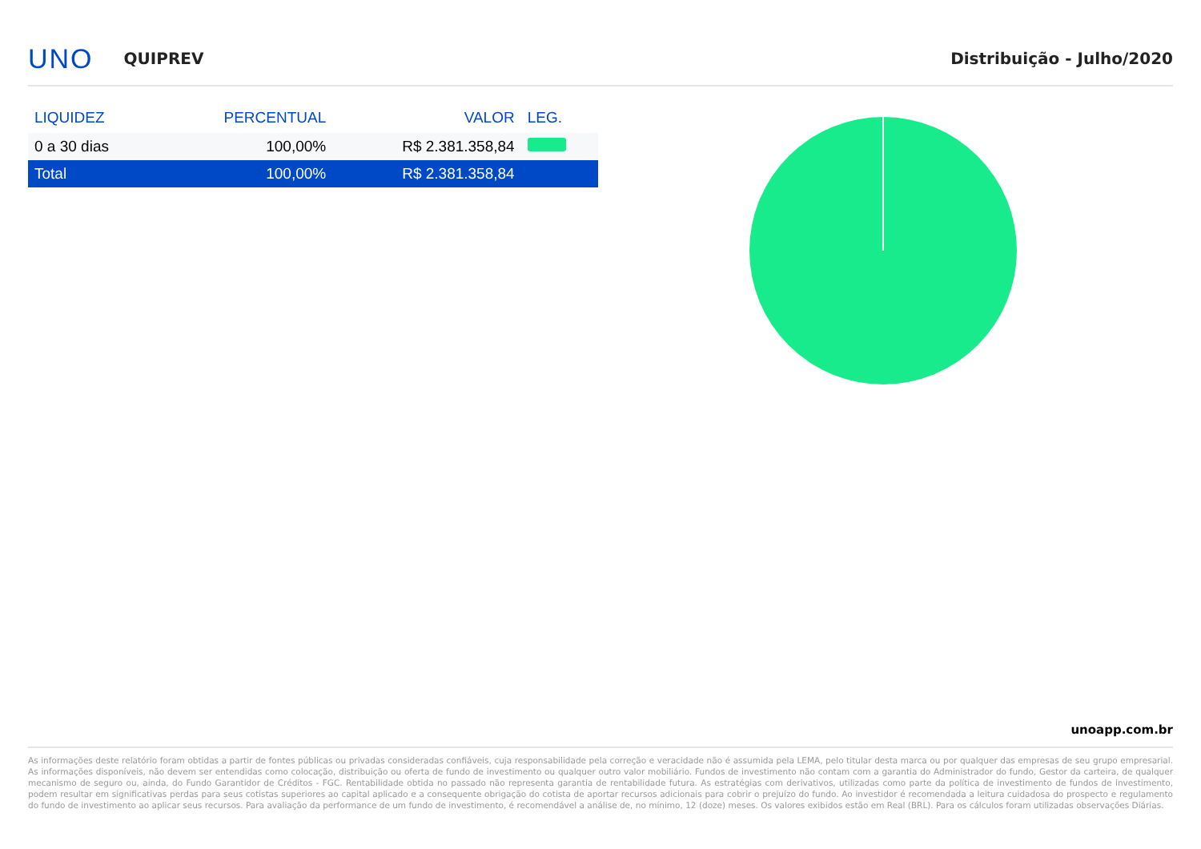UNO QUIPREV Distribuição - Julho/2020
| LIQUIDEZ | PERCENTUAL | VALOR | LEG. |
| --- | --- | --- | --- |
| 0 a 30 dias | 100,00% | R$ 2.381.358,84 | |
| Total | 100,00% | R$ 2.381.358,84 | |
unoapp.com.br
As informações deste relatório foram obtidas a partir de fontes públicas ou privadas consideradas confiáveis, cuja responsabilidade pela correção e veracidade não é assumida pela LEMA, pelo titular desta marca ou por qualquer das empresas de seu grupo empresarial. As informações disponíveis, não devem ser entendidas como colocação, distribuição ou oferta de fundo de investimento ou qualquer outro valor mobiliário. Fundos de investimento não contam com a garantia do Administrador do fundo, Gestor da carteira, de qualquer mecanismo de seguro ou, ainda, do Fundo Garantidor de Créditos - FGC. Rentabilidade obtida no passado não representa garantia de rentabilidade futura. As estratégias com derivativos, utilizadas como parte da política de investimento de fundos de investimento, podem resultar em significativas perdas para seus cotistas superiores ao capital aplicado e a consequente obrigação do cotista de aportar recursos adicionais para cobrir o prejuízo do fundo. Ao investidor é recomendada a leitura cuidadosa do prospecto e regulamento do fundo de investimento ao aplicar seus recursos. Para avaliação da performance de um fundo de investimento, é recomendável a análise de, no mínimo, 12 (doze) meses. Os valores exibidos estão em Real (BRL). Para os cálculos foram utilizadas observações Diárias.